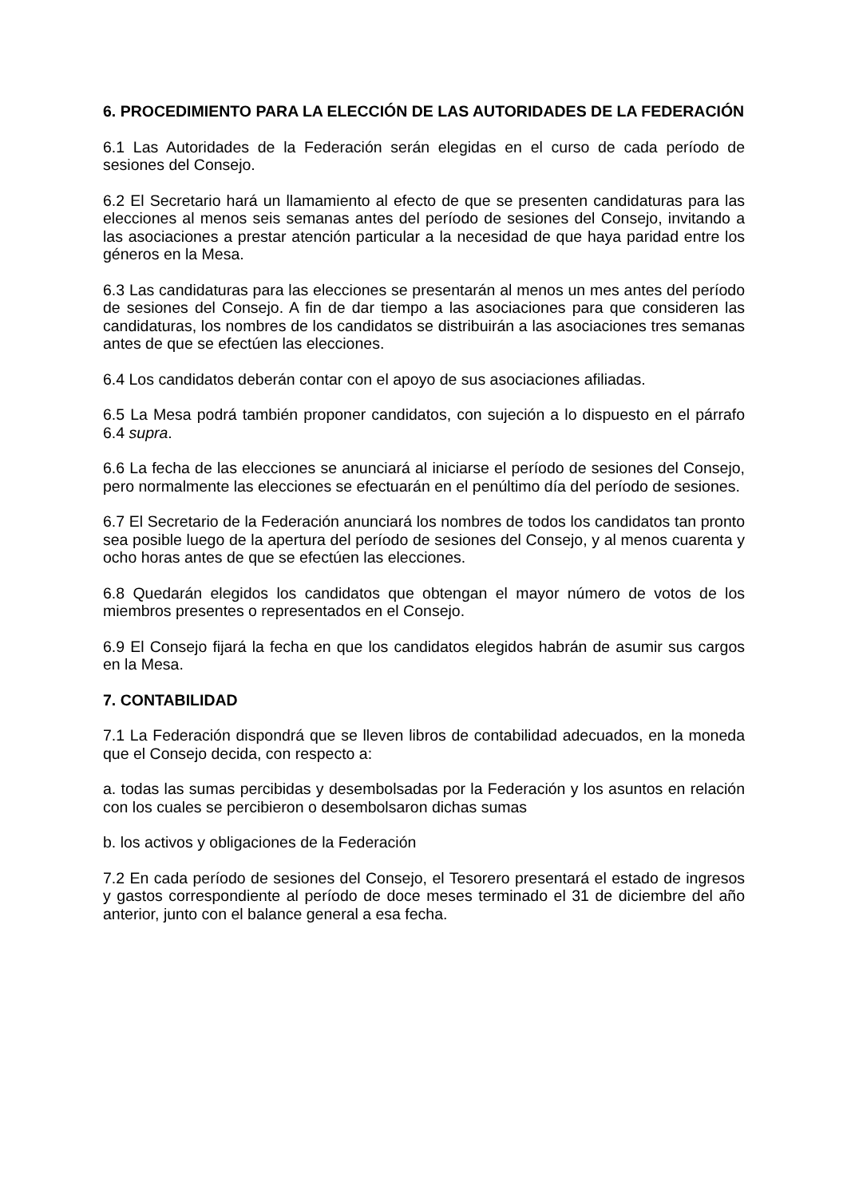6. PROCEDIMIENTO PARA LA ELECCIÓN DE LAS AUTORIDADES DE LA FEDERACIÓN
6.1 Las Autoridades de la Federación serán elegidas en el curso de cada período de sesiones del Consejo.
6.2 El Secretario hará un llamamiento al efecto de que se presenten candidaturas para las elecciones al menos seis semanas antes del período de sesiones del Consejo, invitando a las asociaciones a prestar atención particular a la necesidad de que haya paridad entre los géneros en la Mesa.
6.3 Las candidaturas para las elecciones se presentarán al menos un mes antes del período de sesiones del Consejo. A fin de dar tiempo a las asociaciones para que consideren las candidaturas, los nombres de los candidatos se distribuirán a las asociaciones tres semanas antes de que se efectúen las elecciones.
6.4 Los candidatos deberán contar con el apoyo de sus asociaciones afiliadas.
6.5 La Mesa podrá también proponer candidatos, con sujeción a lo dispuesto en el párrafo 6.4 supra.
6.6 La fecha de las elecciones se anunciará al iniciarse el período de sesiones del Consejo, pero normalmente las elecciones se efectuarán en el penúltimo día del período de sesiones.
6.7 El Secretario de la Federación anunciará los nombres de todos los candidatos tan pronto sea posible luego de la apertura del período de sesiones del Consejo, y al menos cuarenta y ocho horas antes de que se efectúen las elecciones.
6.8 Quedarán elegidos los candidatos que obtengan el mayor número de votos de los miembros presentes o representados en el Consejo.
6.9 El Consejo fijará la fecha en que los candidatos elegidos habrán de asumir sus cargos en la Mesa.
7. CONTABILIDAD
7.1 La Federación dispondrá que se lleven libros de contabilidad adecuados, en la moneda que el Consejo decida, con respecto a:
a. todas las sumas percibidas y desembolsadas por la Federación y los asuntos en relación con los cuales se percibieron o desembolsaron dichas sumas
b. los activos y obligaciones de la Federación
7.2 En cada período de sesiones del Consejo, el Tesorero presentará el estado de ingresos y gastos correspondiente al período de doce meses terminado el 31 de diciembre del año anterior, junto con el balance general a esa fecha.